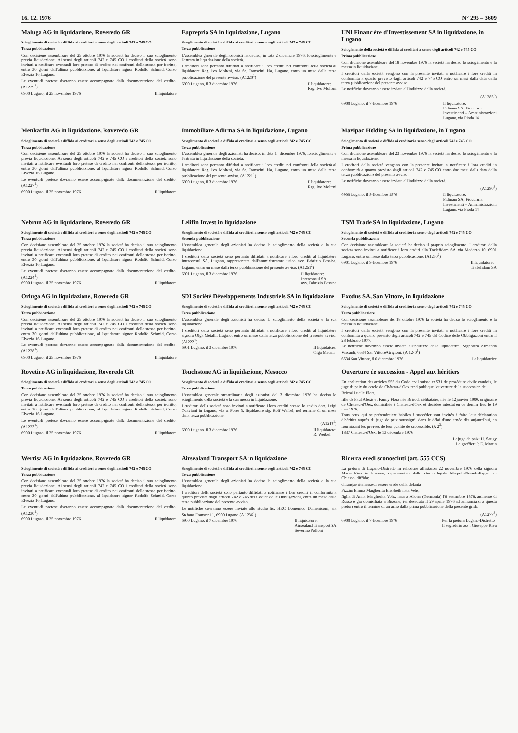16. 12. 1976 N° 295 – 3609
Maluga AG in liquidazione, Roveredo GR
Scioglimento di società e diffida ai creditori a senso degli articoli 742 e 745 CO
Terza pubblicazione
Con decisione assembleare del 25 ottobre 1976 la società ha deciso il suo scioglimento previa liquidazione. Ai sensi degli articoli 742 e 745 CO i creditori della società sono invitati a notificare eventuali loro pretese di credito nei confronti della stessa per iscritto, entro 30 giorni dall'ultima pubblicazione, al liquidatore signor Rodolfo Schmid, Corso Elvezia 16, Lugano.
Le eventuali pretese dovranno essere accompagnate dalla documentazione del credito. (A1229<sup>1</sup>)
6900 Lugano, il 25 novembre 1976 Il liquidatore
Euprepria SA in liquidazione, Lugano
Scioglimento di società e diffida ai creditori a senso degli articoli 742 e 745 CO
Terza pubblicazione
L'assemblea generale degli azionisti ha deciso, in data 2 dicembre 1976, lo scioglimento e l'entrata in liquidazione della società.
I creditori sono pertanto diffidati a notificare i loro crediti nei confronti della società al liquidatore Rag. Ivo Molteni, via St. Franscini 10a, Lugano, entro un mese dalla terza pubblicazione del presente avviso. (A1220<sup>1</sup>)
6900 Lugano, il 3 dicembre 1976 Il liquidatore:
Rag. Ivo Molteni
UNI Financière d'Investissement SA in liquidazione, in Lugano
Scioglimento della società e diffida ai creditori a senso degli articoli 742 e 745 CO
Prima pubblicazione
Con decisione assembleare del 18 novembre 1976 la società ha deciso lo scioglimento e la messa in liquidazione.
I creditori della società vengono con la presente invitati a notificare i loro crediti in conformità a quanto previsto dagli articoli 742 e 745 CO entro sei mesi dalla data della terza pubblicazione del presente avviso.
Le notifiche dovranno essere inviate all'indirizzo della società.
(A1285<sup>3</sup>)
6900 Lugano, il 7 dicembre 1976 Il liquidatore:
Fidinam SA, Fiduciaria
Investimenti – Amministrazioni
Lugano, via Pioda 14
Menkarfin AG in liquidazione, Roveredo GR
Scioglimento di società e diffida ai creditori a senso degli articoli 742 e 745 CO
Terza pubblicazione
Con decisione assembleare del 25 ottobre 1976 la società ha deciso il suo scioglimento previa liquidazione. Ai sensi degli articoli 742 e 745 CO i creditori della società sono invitati a notificare eventuali loro pretese di credito nei confronti della stessa per iscritto, entro 30 giorni dall'ultima pubblicazione, al liquidatore signor Rodolfo Schmid, Corso Elvezia 16, Lugano.
Le eventuali pretese dovranno essere accompagnate dalla documentazione del credito. (A1227<sup>1</sup>)
6900 Lugano, il 25 novembre 1976 Il liquidatore
Immobiliare Adirma SA in liquidazione, Lugano
Scioglimento di società e diffida ai creditori a senso degli articoli 742 e 745 CO
Terza pubblicazione
L'assemblea generale degli azionisti ha deciso, in data 1° dicembre 1976, lo scioglimento e l'entrata in liquidazione della società.
I creditori sono pertanto diffidati a notificare i loro crediti nei confronti della società al liquidatore Rag. Ivo Molteni, via St. Franscini 10a, Lugano, entro un mese dalla terza pubblicazione del presente avviso. (A1221<sup>1</sup>)
6900 Lugano, il 3 dicembre 1976 Il liquidatore:
Rag. Ivo Molteni
Mavipac Holding SA in liquidazione, in Lugano
Scioglimento di società e diffida ai creditori a senso degli articoli 742 e 745 CO
Prima pubblicazione
Con decisione assembleare del 23 novembre 1976 la società ha deciso lo scioglimento e la messa in liquidazione.
I creditori della società vengono con la presente invitati a notificare i loro crediti in conformità a quanto previsto dagli articoli 742 e 745 CO entro due mesi dalla data della terza pubblicazione del presente avviso.
Le notifiche dovranno essere inviate all'indirizzo della società.
(A1290<sup>3</sup>)
6900 Lugano, il 9 dicembre 1976 Il liquidatore:
Fidinam SA, Fiduciaria
Investimenti – Amministrazioni
Lugano, via Pioda 14
Nebrun AG in liquidazione, Roveredo GR
Scioglimento di società e diffida ai creditori a senso degli articoli 742 e 745 CO
Terza pubblicazione
Con decisione assembleare del 25 ottobre 1976 la società ha deciso il suo scioglimento previa liquidazione. Ai sensi degli articoli 742 e 745 CO i creditori della società sono invitati a notificare eventuali loro pretese di credito nei confronti della stessa per iscritto, entro 30 giorni dall'ultima pubblicazione, al liquidatore signor Rodolfo Schmid, Corso Elvezia 16, Lugano.
Le eventuali pretese dovranno essere accompagnate dalla documentazione del credito. (A1224<sup>1</sup>)
6900 Lugano, il 25 novembre 1976 Il liquidatore
Lelifin Invest in liquidazione
Scioglimento di società e diffida ai creditori a senso degli articoli 742 e 745 CO
Seconda pubblicazione
L'assemblea generale degli azionisti ha deciso lo scioglimento della società e la sua liquidazione.
I creditori della società sono pertanto diffidati a notificare i loro crediti al liquidatore Interconsul SA, Lugano, rappresentato dall'amministratore unico avv. Fabrizio Pessina, Lugano, entro un mese dalla terza pubblicazione del presente avviso. (A1251<sup>2</sup>)
6901 Lugano, il 3 dicembre 1976 Il liquidatore:
Interconsul SA
avv. Fabrizio Pessina
TSM Trade SA in liquidazione, Lugano
Scioglimento di società e diffida ai creditori a senso degli articoli 742 e 745 CO
Seconda pubblicazione
Con decisione assembleare la società ha deciso il proprio scioglimento. I creditori della società sono invitati a notificare i loro crediti alla Tradefidam SA, via Maderno 10, 6901 Lugano, entro un mese dalla terza pubblicazione. (A1250<sup>2</sup>)
6901 Lugano, il 9 dicembre 1976 Il liquidatore:
Tradefidam SA
Orluga AG in liquidazione, Roveredo GR
Scioglimento di società e diffida ai creditori a senso degli articoli 742 e 745 CO
Terza pubblicazione
Con decisione assembleare del 25 ottobre 1976 la società ha deciso il suo scioglimento previa liquidazione. Ai sensi degli articoli 742 e 745 CO i creditori della società sono invitati a notificare eventuali loro pretese di credito nei confronti della stessa per iscritto, entro 30 giorni dall'ultima pubblicazione, al liquidatore signor Rodolfo Schmid, Corso Elvezia 16, Lugano.
Le eventuali pretese dovranno essere accompagnate dalla documentazione del credito. (A1228<sup>1</sup>)
6900 Lugano, il 25 novembre 1976 Il liquidatore
SDI Société Développements Industriels SA in liquidazione
Scioglimento di società e diffida ai creditori a senso degli articoli 742 e 745 CO
Terza pubblicazione
L'assemblea generale degli azionisti ha deciso lo scioglimento della società e la sua liquidazione.
I creditori della società sono pertanto diffidati a notificare i loro crediti al liquidatore signora Olga Metalli, Lugano, entro un mese dalla terza pubblicazione del presente avviso. (A1222<sup>1</sup>)
6901 Lugano, il 3 dicembre 1976 Il liquidatore:
Olga Metalli
Exodus SA, San Vittore, in liquidazione
Scioglimento di società e diffida ai creditori a senso degli articoli 742 e 745 CO
Terza pubblicazione
Con decisione assembleare del 18 ottobre 1976 la società ha deciso lo scioglimento e la messa in liquidazione.
I creditori della società vengono con la presente invitati a notificare i loro crediti in conformità a quanto previsto dagli articoli 742 e 745 del Codice delle Obbligazioni entro il 28 febbraio 1977.
Le notifiche dovranno essere inviate all'indirizzo della liquidatrice, Signorina Armanda Viscardi, 6534 San Vittore/Grigioni. (A 1240<sup>1</sup>)
6534 San Vittore, il 6 dicembre 1976 La liquidatrice
Rovetino AG in liquidazione, Roveredo GR
Scioglimento di società e diffida ai creditori a senso degli articoli 742 e 745 CO
Terza pubblicazione
Con decisione assembleare del 25 ottobre 1976 la società ha deciso il suo scioglimento previa liquidazione. Ai sensi degli articoli 742 e 745 CO i creditori della società sono invitati a notificare eventuali loro pretese di credito nei confronti della stessa per iscritto, entro 30 giorni dall'ultima pubblicazione, al liquidatore signor Rodolfo Schmid, Corso Elvezia 16, Lugano.
Le eventuali pretese dovranno essere accompagnate dalla documentazione del credito. (A1223<sup>1</sup>)
6900 Lugano, il 25 novembre 1976 Il liquidatore
Touchstone AG in liquidazione, Mesocco
Scioglimento di società e diffida ai creditori a senso degli articoli 742 e 745 CO
Terza pubblicazione
L'assemblea generale straordinaria degli azionisti del 3 dicembre 1976 ha deciso lo scioglimento della società e la sua messa in liquidazione.
I creditori della società sono invitati a notificare i loro crediti presso lo studio dott. Luigi Ottaviani in Lugano, via al Forte 3, liquidatore sig. Rolf Weibel, nel termine di un mese dalla terza pubblicazione.
(A1219<sup>1</sup>)
6900 Lugano, il 3 dicembre 1976 Il liquidatore:
R. Weibel
Ouverture de succession - Appel aux héritiers
En application des articles 555 du Code civil suisse et 531 de procédure civile vaudois, le juge de paix du cercle de Château-d'Oex rend publique l'ouverture de la succession de
Bricod Lucile Flora,
fille de Paul Alexis et Fanny Flora née Bricod, célibataire, née le 12 janvier 1900, originaire de Château-d'Oex, domiciliée à Château-d'Oex et décédée intestat en ce dernier lieu le 19 mai 1976.
Tous ceux qui se prétendraient habiles à succéder sont invités à faire leur déclaration d'héritier auprès du juge de paix soussigné, dans le délai d'une année dès aujourd'hui, en fournissant les preuves de leur qualité de successible. (A 2<sup>3</sup>)
1837 Château-d'Oex, le 13 décembre 1976
Le juge de paix: H. Saugy
Le greffier: P. E. Martin
Wertisa AG in liquidazione, Roveredo GR
Scioglimento di società e diffida ai creditori a senso degli articoli 742 e 745 CO
Terza pubblicazione
Con decisione assembleare del 25 ottobre 1976 la società ha deciso il suo scioglimento previa liquidazione. Ai sensi degli articoli 742 e 745 CO i creditori della società sono invitati a notificare eventuali loro pretese di credito nei confronti della stessa per iscritto, entro 30 giorni dall'ultima pubblicazione, al liquidatore signor Rodolfo Schmid, Corso Elvezia 16, Lugano.
Le eventuali pretese dovranno essere accompagnate dalla documentazione del credito. (A1230<sup>1</sup>)
6900 Lugano, il 25 novembre 1976 Il liquidatore
Airsealand Transport SA in liquidazione
Scioglimento di società e diffida ai creditori a senso degli articoli 742 e 745 CO
Terza pubblicazione
L'assemblea generale degli azionisti ha deciso lo scioglimento della società e la sua liquidazione.
I creditori della società sono pertanto diffidati a notificare i loro crediti in conformità a quanto previsto dagli articoli 742 e 745 del Codice delle Obbligazioni, entro un mese dalla terza pubblicazione del presente avviso.
Le notifiche dovranno essere inviate allo studio lic. HEC Domenico Domeniconi, via Stefano Franscini 1, 6900 Lugano (A 1236<sup>1</sup>)
6900 Lugano, il 7 dicembre 1976 Il liquidatore:
Airsealand Transport SA
Severino Polloni
Ricerca eredi sconosciuti (art. 555 CCS)
La pretura di Lugano-Distretto in relazione all'istanza 22 novembre 1976 della signora Maria Riva in Bissone, rappresentata dallo studio legale Maspoli-Noseda-Pagani di Chiasso, diffida:
chiunque ritenesse di essere erede della defunta
Pizzini Emma Margherita Elisabeth nata Vohs,
figlia di Anna Margherita Vohs, nata a Altona (Germania) l'8 settembre 1878, attinente di Russo e già domiciliata a Bissone, ivi deceduta il 29 aprile 1976 ad annunciarsi a questa pretura entro il termine di un anno dalla prima pubblicazione della presente grida.
(A1277<sup>3</sup>)
6900 Lugano, il 7 dicembre 1976 Per la pretura Lugano-Distretto
Il segretario ass.: Giuseppe Riva